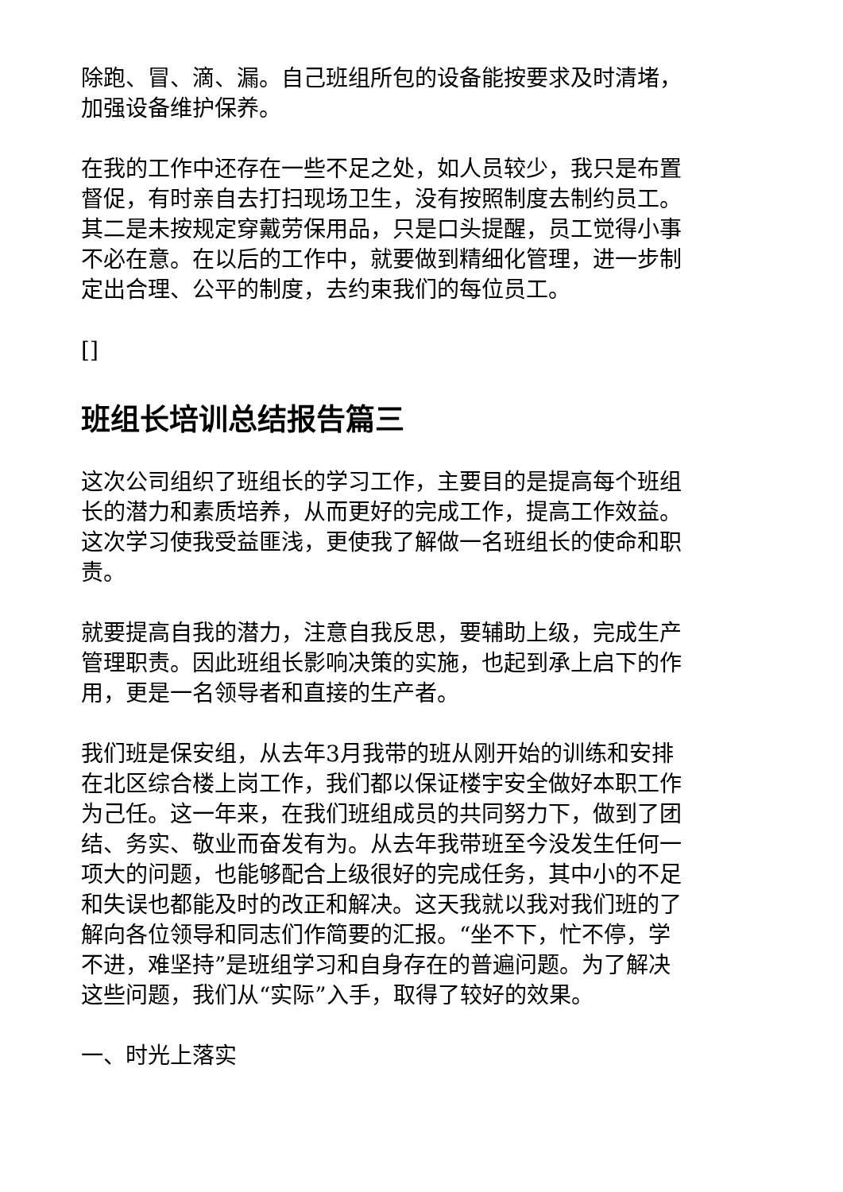除跑、冒、滴、漏。自己班组所包的设备能按要求及时清堵，加强设备维护保养。
在我的工作中还存在一些不足之处，如人员较少，我只是布置督促，有时亲自去打扫现场卫生，没有按照制度去制约员工。其二是未按规定穿戴劳保用品，只是口头提醒，员工觉得小事不必在意。在以后的工作中，就要做到精细化管理，进一步制定出合理、公平的制度，去约束我们的每位员工。
[]
班组长培训总结报告篇三
这次公司组织了班组长的学习工作，主要目的是提高每个班组长的潜力和素质培养，从而更好的完成工作，提高工作效益。这次学习使我受益匪浅，更使我了解做一名班组长的使命和职责。
就要提高自我的潜力，注意自我反思，要辅助上级，完成生产管理职责。因此班组长影响决策的实施，也起到承上启下的作用，更是一名领导者和直接的生产者。
我们班是保安组，从去年3月我带的班从刚开始的训练和安排在北区综合楼上岗工作，我们都以保证楼宇安全做好本职工作为己任。这一年来，在我们班组成员的共同努力下，做到了团结、务实、敬业而奋发有为。从去年我带班至今没发生任何一项大的问题，也能够配合上级很好的完成任务，其中小的不足和失误也都能及时的改正和解决。这天我就以我对我们班的了解向各位领导和同志们作简要的汇报。“坐不下，忙不停，学不进，难坚持”是班组学习和自身存在的普遍问题。为了解决这些问题，我们从“实际”入手，取得了较好的效果。
一、时光上落实